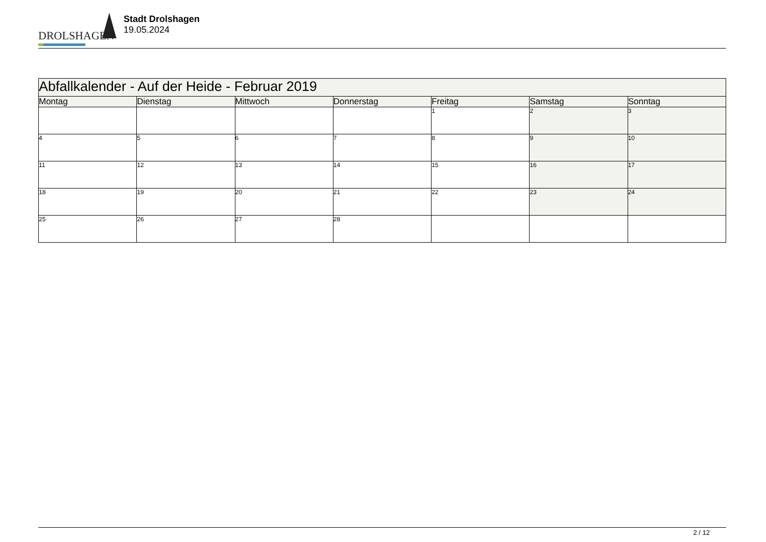DROLSHAGEN
Stadt Drolshagen
19.05.2024
| Abfallkalender - Auf der Heide - Februar 2019 | | | | | | |
| --- | --- | --- | --- | --- | --- | --- |
| Montag | Dienstag | Mittwoch | Donnerstag | Freitag | Samstag | Sonntag |
| | | | | 1 | 2 | 3 |
| 4 | 5 | 6 | 7 | 8 | 9 | 10 |
| 11 | 12 | 13 | 14 | 15 | 16 | 17 |
| 18 | 19 | 20 | 21 | 22 | 23 | 24 |
| 25 | 26 | 27 | 28 | | | |
2 / 12